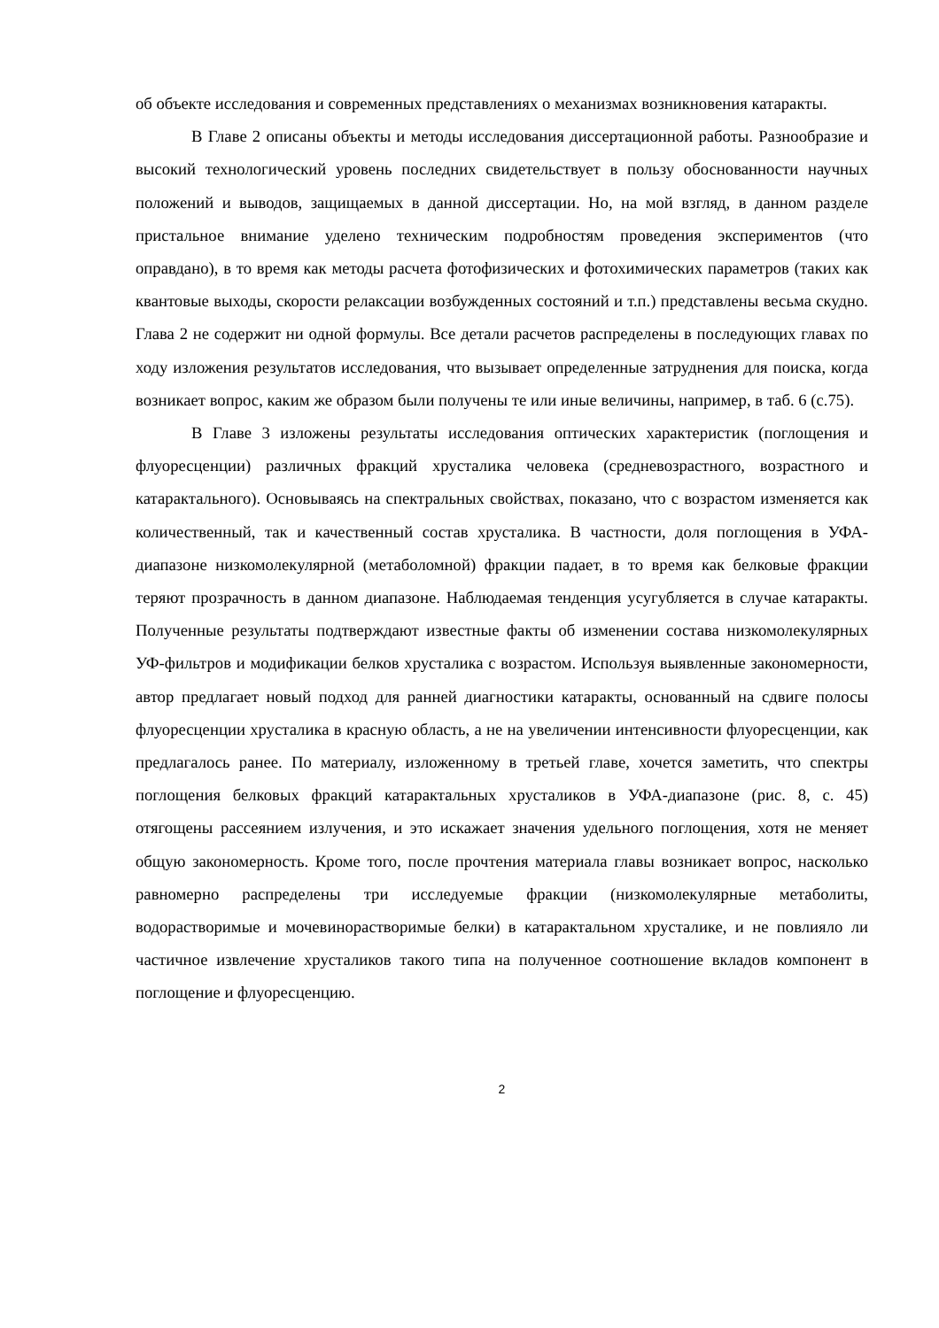об объекте исследования и современных представлениях о механизмах возникновения катаракты.
В Главе 2 описаны объекты и методы исследования диссертационной работы. Разнообразие и высокий технологический уровень последних свидетельствует в пользу обоснованности научных положений и выводов, защищаемых в данной диссертации. Но, на мой взгляд, в данном разделе пристальное внимание уделено техническим подробностям проведения экспериментов (что оправдано), в то время как методы расчета фотофизических и фотохимических параметров (таких как квантовые выходы, скорости релаксации возбужденных состояний и т.п.) представлены весьма скудно. Глава 2 не содержит ни одной формулы. Все детали расчетов распределены в последующих главах по ходу изложения результатов исследования, что вызывает определенные затруднения для поиска, когда возникает вопрос, каким же образом были получены те или иные величины, например, в таб. 6 (с.75).
В Главе 3 изложены результаты исследования оптических характеристик (поглощения и флуоресценции) различных фракций хрусталика человека (средневозрастного, возрастного и катарактального). Основываясь на спектральных свойствах, показано, что с возрастом изменяется как количественный, так и качественный состав хрусталика. В частности, доля поглощения в УФА-диапазоне низкомолекулярной (метаболомной) фракции падает, в то время как белковые фракции теряют прозрачность в данном диапазоне. Наблюдаемая тенденция усугубляется в случае катаракты. Полученные результаты подтверждают известные факты об изменении состава низкомолекулярных УФ-фильтров и модификации белков хрусталика с возрастом. Используя выявленные закономерности, автор предлагает новый подход для ранней диагностики катаракты, основанный на сдвиге полосы флуоресценции хрусталика в красную область, а не на увеличении интенсивности флуоресценции, как предлагалось ранее. По материалу, изложенному в третьей главе, хочется заметить, что спектры поглощения белковых фракций катарактальных хрусталиков в УФА-диапазоне (рис. 8, с. 45) отягощены рассеянием излучения, и это искажает значения удельного поглощения, хотя не меняет общую закономерность. Кроме того, после прочтения материала главы возникает вопрос, насколько равномерно распределены три исследуемые фракции (низкомолекулярные метаболиты, водорастворимые и мочевинорастворимые белки) в катарактальном хрусталике, и не повлияло ли частичное извлечение хрусталиков такого типа на полученное соотношение вкладов компонент в поглощение и флуоресценцию.
2